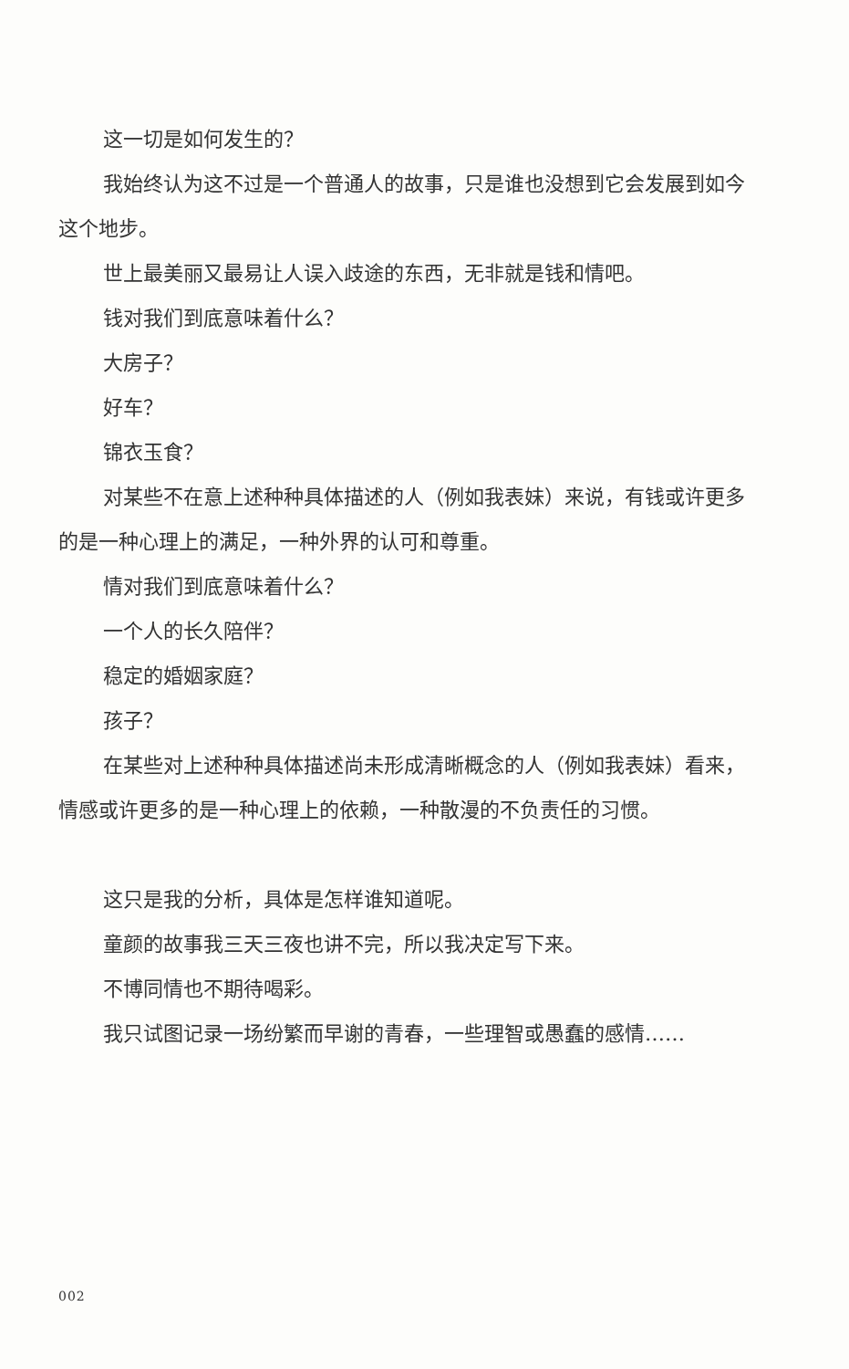这一切是如何发生的？
我始终认为这不过是一个普通人的故事，只是谁也没想到它会发展到如今这个地步。
世上最美丽又最易让人误入歧途的东西，无非就是钱和情吧。
钱对我们到底意味着什么？
大房子？
好车？
锦衣玉食？
对某些不在意上述种种具体描述的人（例如我表妹）来说，有钱或许更多的是一种心理上的满足，一种外界的认可和尊重。
情对我们到底意味着什么？
一个人的长久陪伴？
稳定的婚姻家庭？
孩子？
在某些对上述种种具体描述尚未形成清晰概念的人（例如我表妹）看来，情感或许更多的是一种心理上的依赖，一种散漫的不负责任的习惯。
这只是我的分析，具体是怎样谁知道呢。
童颜的故事我三天三夜也讲不完，所以我决定写下来。
不博同情也不期待喝彩。
我只试图记录一场纷繁而早谢的青春，一些理智或愚蠢的感情……
002